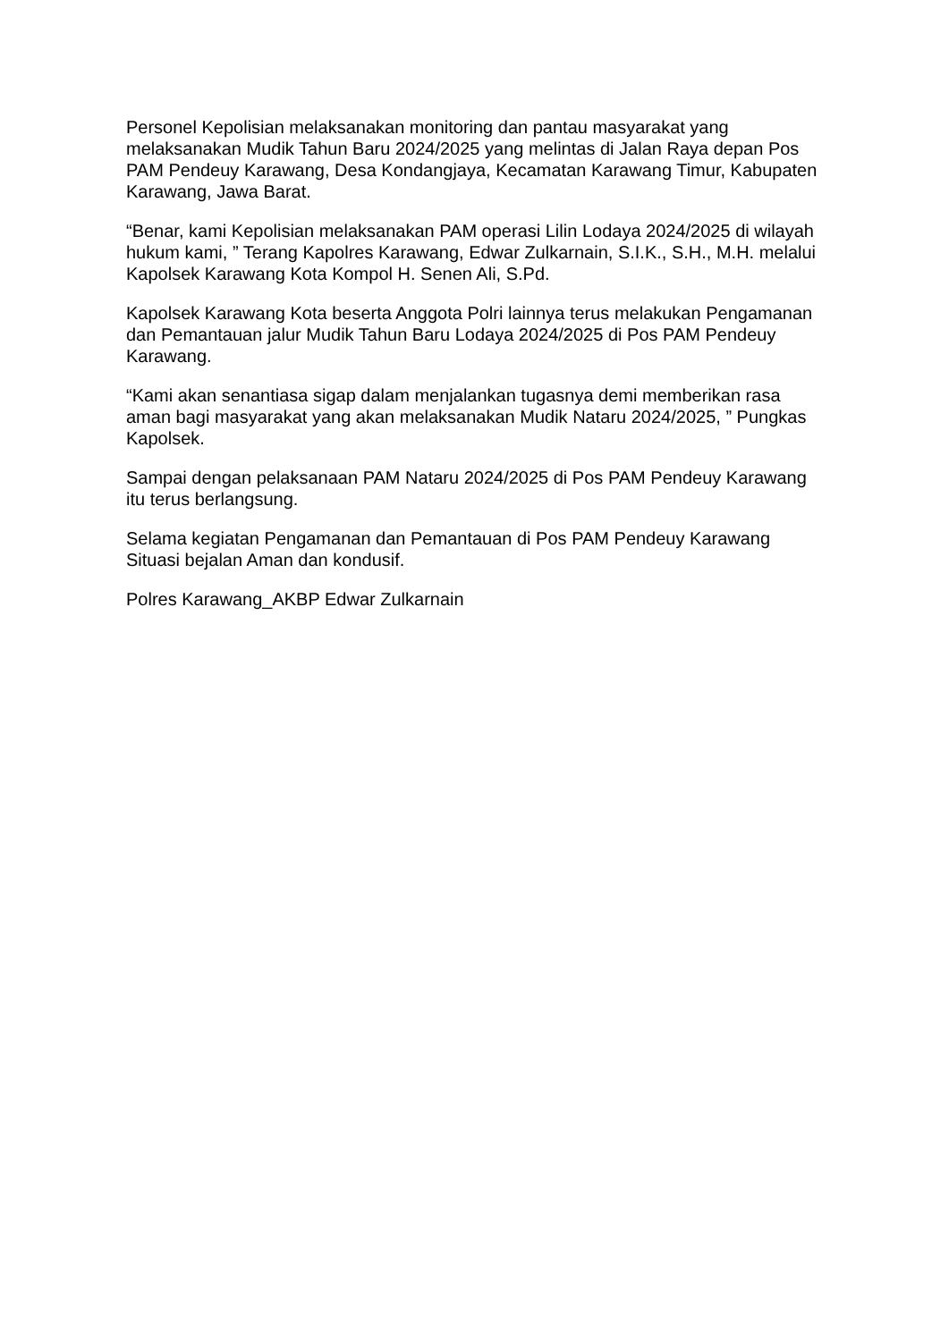Personel Kepolisian melaksanakan monitoring dan pantau masyarakat yang melaksanakan Mudik Tahun Baru 2024/2025 yang melintas di Jalan Raya depan Pos PAM Pendeuy Karawang, Desa Kondangjaya, Kecamatan Karawang Timur, Kabupaten Karawang, Jawa Barat.
“Benar, kami Kepolisian melaksanakan PAM operasi Lilin Lodaya 2024/2025 di wilayah hukum kami, ” Terang Kapolres Karawang, Edwar Zulkarnain, S.I.K., S.H., M.H. melalui Kapolsek Karawang Kota Kompol H. Senen Ali, S.Pd.
Kapolsek Karawang Kota beserta Anggota Polri lainnya terus melakukan Pengamanan dan Pemantauan jalur Mudik Tahun Baru Lodaya 2024/2025 di Pos PAM Pendeuy Karawang.
“Kami akan senantiasa sigap dalam menjalankan tugasnya demi memberikan rasa aman bagi masyarakat yang akan melaksanakan Mudik Nataru 2024/2025, ” Pungkas Kapolsek.
Sampai dengan pelaksanaan PAM Nataru 2024/2025 di Pos PAM Pendeuy Karawang itu terus berlangsung.
Selama kegiatan Pengamanan dan Pemantauan di Pos PAM Pendeuy Karawang Situasi bejalan Aman dan kondusif.
Polres Karawang_AKBP Edwar Zulkarnain